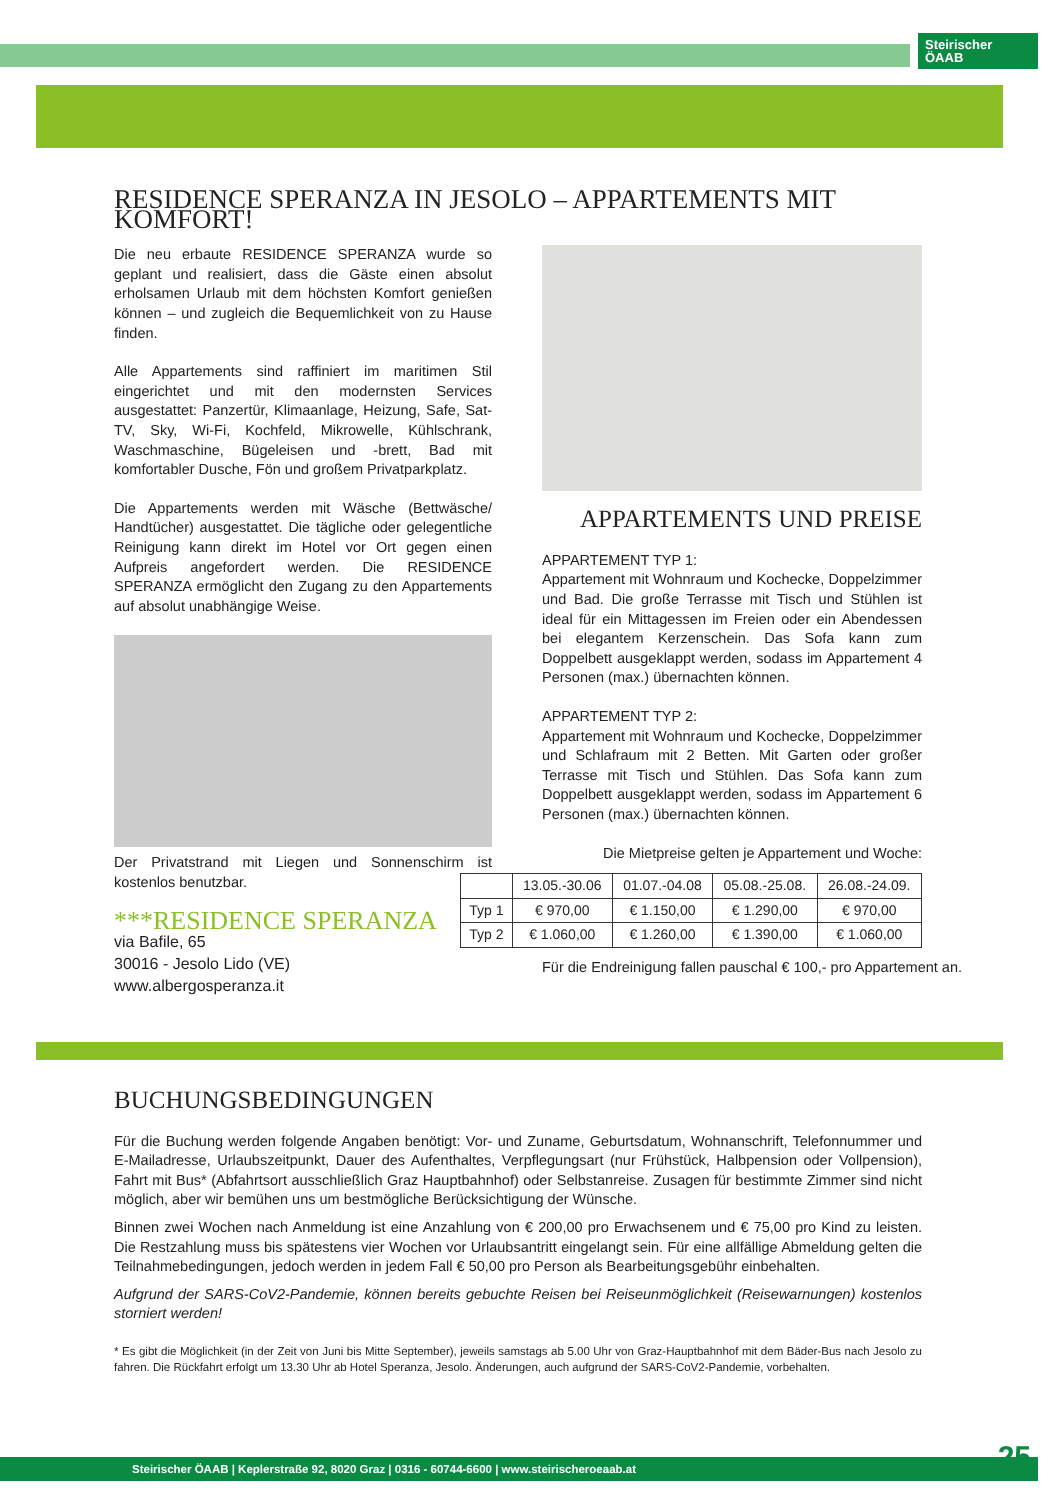Steirischer
ÖAAB
RESIDENCE SPERANZA IN JESOLO – APPARTEMENTS MIT KOMFORT!
Die neu erbaute RESIDENCE SPERANZA wurde so geplant und realisiert, dass die Gäste einen absolut erholsamen Urlaub mit dem höchsten Komfort genießen können – und zugleich die Bequemlichkeit von zu Hause finden.
Alle Appartements sind raffiniert im maritimen Stil eingerichtet und mit den modernsten Services ausgestattet: Panzertür, Klimaanlage, Heizung, Safe, Sat-TV, Sky, Wi-Fi, Kochfeld, Mikrowelle, Kühlschrank, Waschmaschine, Bügeleisen und -brett, Bad mit komfortabler Dusche, Fön und großem Privatparkplatz.
Die Appartements werden mit Wäsche (Bettwäsche/ Handtücher) ausgestattet. Die tägliche oder gelegentliche Reinigung kann direkt im Hotel vor Ort gegen einen Aufpreis angefordert werden. Die RESIDENCE SPERANZA ermöglicht den Zugang zu den Appartements auf absolut unabhängige Weise.
Der Privatstrand mit Liegen und Sonnenschirm ist kostenlos benutzbar.
***RESIDENCE SPERANZA
via Bafile, 65
30016 - Jesolo Lido (VE)
www.albergosperanza.it
APPARTEMENTS UND PREISE
APPARTEMENT TYP 1:
Appartement mit Wohnraum und Kochecke, Doppelzimmer und Bad. Die große Terrasse mit Tisch und Stühlen ist ideal für ein Mittagessen im Freien oder ein Abendessen bei elegantem Kerzenschein. Das Sofa kann zum Doppelbett ausgeklappt werden, sodass im Appartement 4 Personen (max.) übernachten können.
APPARTEMENT TYP 2:
Appartement mit Wohnraum und Kochecke, Doppelzimmer und Schlafraum mit 2 Betten. Mit Garten oder großer Terrasse mit Tisch und Stühlen. Das Sofa kann zum Doppelbett ausgeklappt werden, sodass im Appartement 6 Personen (max.) übernachten können.
Die Mietpreise gelten je Appartement und Woche:
| | 13.05.-30.06 | 01.07.-04.08 | 05.08.-25.08. | 26.08.-24.09. |
| Typ 1 | € 970,00 | € 1.150,00 | € 1.290,00 | € 970,00 |
| Typ 2 | € 1.060,00 | € 1.260,00 | € 1.390,00 | € 1.060,00 |
Für die Endreinigung fallen pauschal € 100,- pro Appartement an.
BUCHUNGSBEDINGUNGEN
Für die Buchung werden folgende Angaben benötigt: Vor- und Zuname, Geburtsdatum, Wohnanschrift, Telefonnummer und E-Mailadresse, Urlaubszeitpunkt, Dauer des Aufenthaltes, Verpflegungsart (nur Frühstück, Halbpension oder Vollpension), Fahrt mit Bus* (Abfahrtsort ausschließlich Graz Hauptbahnhof) oder Selbstanreise. Zusagen für bestimmte Zimmer sind nicht möglich, aber wir bemühen uns um bestmögliche Berücksichtigung der Wünsche.
Binnen zwei Wochen nach Anmeldung ist eine Anzahlung von € 200,00 pro Erwachsenem und € 75,00 pro Kind zu leisten. Die Restzahlung muss bis spätestens vier Wochen vor Urlaubsantritt eingelangt sein. Für eine allfällige Abmeldung gelten die Teilnahmebedingungen, jedoch werden in jedem Fall € 50,00 pro Person als Bearbeitungsgebühr einbehalten.
Aufgrund der SARS-CoV2-Pandemie, können bereits gebuchte Reisen bei Reiseunmöglichkeit (Reisewarnungen) kostenlos storniert werden!
* Es gibt die Möglichkeit (in der Zeit von Juni bis Mitte September), jeweils samstags ab 5.00 Uhr von Graz-Hauptbahnhof mit dem Bäder-Bus nach Jesolo zu fahren. Die Rückfahrt erfolgt um 13.30 Uhr ab Hotel Speranza, Jesolo. Änderungen, auch aufgrund der SARS-CoV2-Pandemie, vorbehalten.
Steirischer ÖAAB | Keplerstraße 92, 8020 Graz | 0316 - 60744-6600 | www.steirischeroeaab.at 25